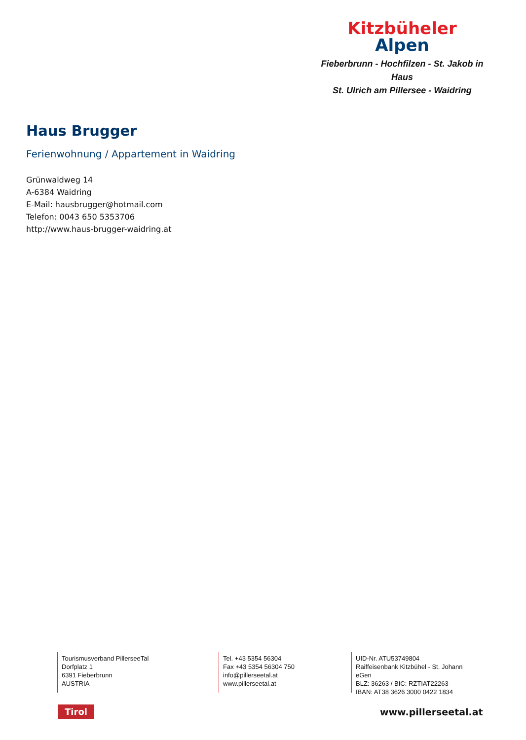Kitzbüheler
Alpen
Fieberbrunn - Hochfilzen - St. Jakob in Haus
St. Ulrich am Pillersee - Waidring
Haus Brugger
Ferienwohnung / Appartement in Waidring
Grünwaldweg 14
A-6384 Waidring
E-Mail: hausbrugger@hotmail.com
Telefon: 0043 650 5353706
http://www.haus-brugger-waidring.at
Tourismusverband PillerseeTal
Dorfplatz 1
6391 Fieberbrunn
AUSTRIA
Tel. +43 5354 56304
Fax +43 5354 56304 750
info@pillerseetal.at
www.pillerseetal.at
UID-Nr. ATU53749804
Raiffeisenbank Kitzbühel - St. Johann eGen
BLZ: 36263 / BIC: RZTIAT22263
IBAN: AT38 3626 3000 0422 1834
Tirol www.pillerseetal.at